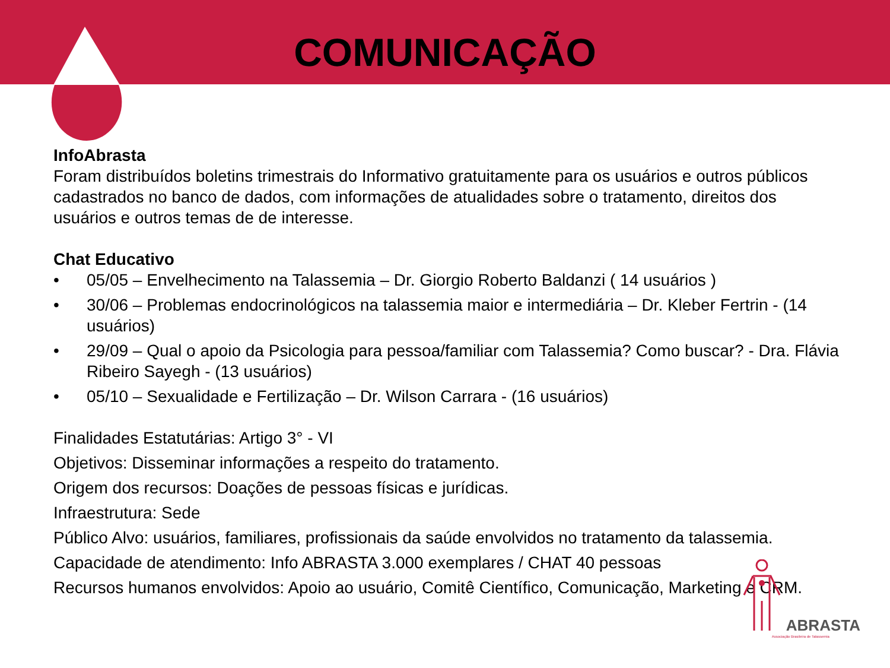COMUNICAÇÃO
InfoAbrasta
Foram distribuídos boletins trimestrais do Informativo gratuitamente para os usuários e outros públicos cadastrados no banco de dados, com informações de atualidades sobre o tratamento, direitos dos usuários e outros temas de de interesse.
Chat Educativo
• 05/05 – Envelhecimento na Talassemia – Dr. Giorgio Roberto Baldanzi ( 14 usuários )
• 30/06 – Problemas endocrinológicos na talassemia maior e intermediária – Dr. Kleber Fertrin - (14 usuários)
• 29/09 – Qual o apoio da Psicologia para pessoa/familiar com Talassemia? Como buscar? - Dra. Flávia Ribeiro Sayegh - (13 usuários)
• 05/10 – Sexualidade e Fertilização – Dr. Wilson Carrara - (16 usuários)
Finalidades Estatutárias: Artigo 3° - VI
Objetivos: Disseminar informações a respeito do tratamento.
Origem dos recursos: Doações de pessoas físicas e jurídicas.
Infraestrutura: Sede
Público Alvo: usuários, familiares, profissionais da saúde envolvidos no tratamento da talassemia.
Capacidade de atendimento: Info ABRASTA 3.000 exemplares / CHAT 40 pessoas
Recursos humanos envolvidos: Apoio ao usuário, Comitê Científico, Comunicação, Marketing e CRM.
ABRASTA
Associação Brasileira de Talassemia